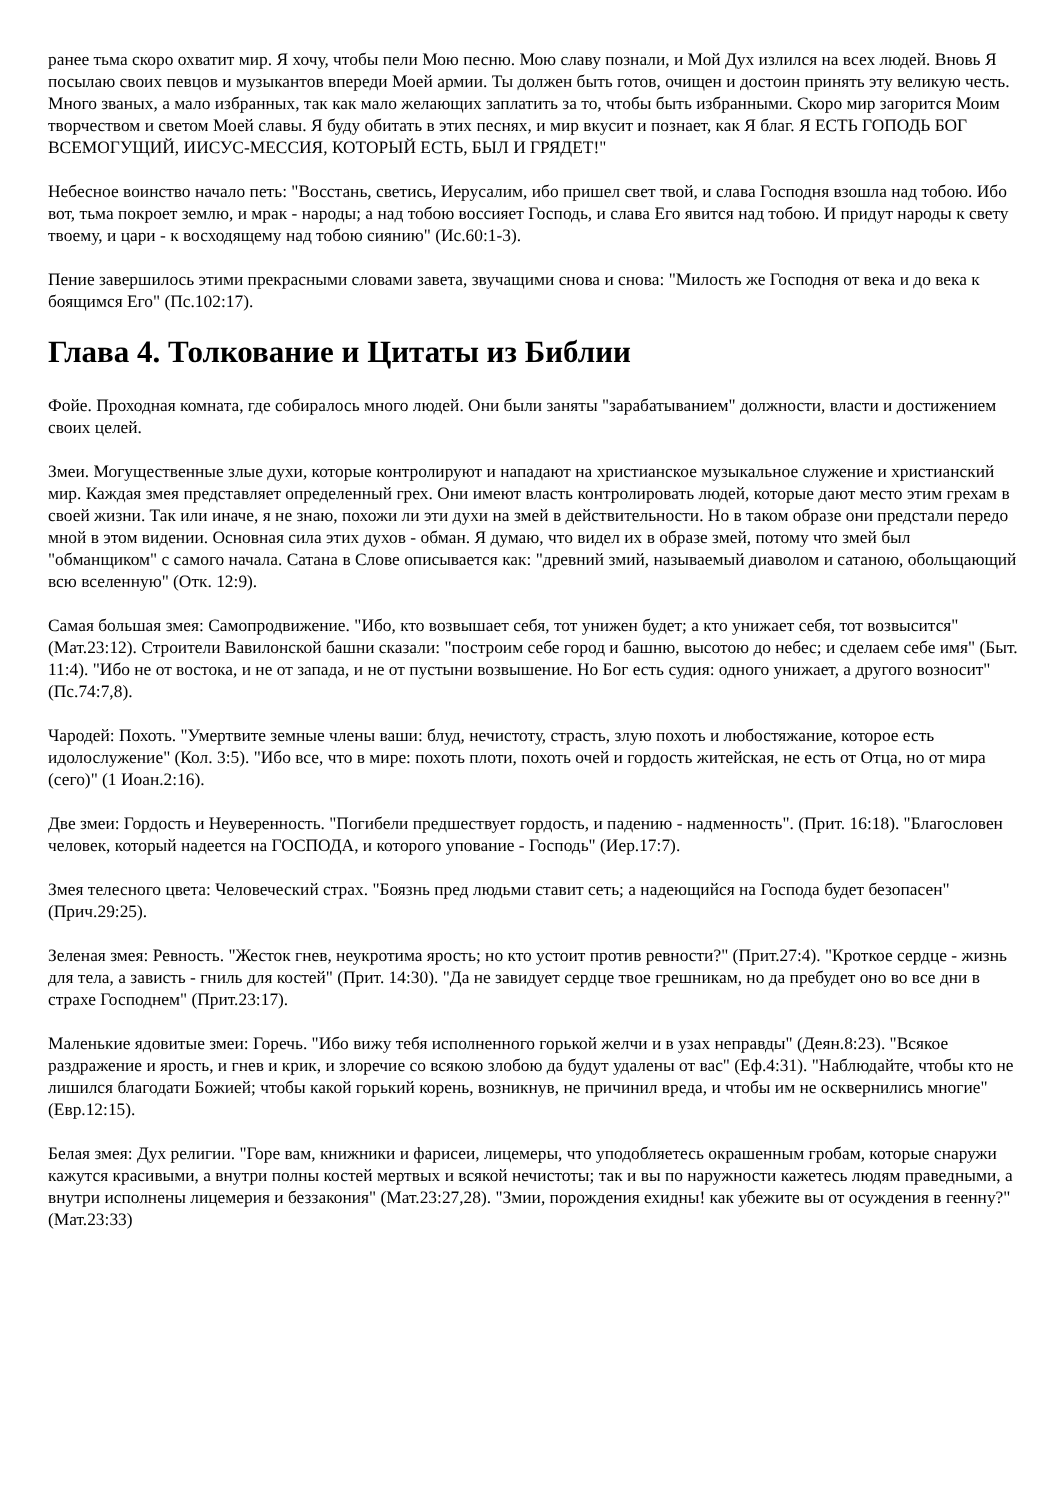ранее тьма скоро охватит мир. Я хочу, чтобы пели Мою песню. Мою славу познали, и Мой Дух излился на всех людей. Вновь Я посылаю своих певцов и музыкантов впереди Моей армии. Ты должен быть готов, очищен и достоин принять эту великую честь. Много званых, а мало избранных, так как мало желающих заплатить за то, чтобы быть избранными. Скоро мир загорится Моим творчеством и светом Моей славы. Я буду обитать в этих песнях, и мир вкусит и познает, как Я благ. Я ЕСТЬ ГОПОДЬ БОГ ВСЕМОГУЩИЙ, ИИСУС-МЕССИЯ, КОТОРЫЙ ЕСТЬ, БЫЛ И ГРЯДЕТ!"
Небесное воинство начало петь: "Восстань, светись, Иерусалим, ибо пришел свет твой, и слава Господня взошла над тобою. Ибо вот, тьма покроет землю, и мрак - народы; а над тобою воссияет Господь, и слава Его явится над тобою. И придут народы к свету твоему, и цари - к восходящему над тобою сиянию" (Ис.60:1-3).
Пение завершилось этими прекрасными словами завета, звучащими снова и снова: "Милость же Господня от века и до века к боящимся Его" (Пс.102:17).
Глава 4. Толкование и Цитаты из Библии
Фойе. Проходная комната, где собиралось много людей. Они были заняты "зарабатыванием" должности, власти и достижением своих целей.
Змеи. Могущественные злые духи, которые контролируют и нападают на христианское музыкальное служение и христианский мир. Каждая змея представляет определенный грех. Они имеют власть контролировать людей, которые дают место этим грехам в своей жизни. Так или иначе, я не знаю, похожи ли эти духи на змей в действительности. Но в таком образе они предстали передо мной в этом видении. Основная сила этих духов - обман. Я думаю, что видел их в образе змей, потому что змей был "обманщиком" с самого начала. Сатана в Слове описывается как: "древний змий, называемый диаволом и сатаною, обольщающий всю вселенную" (Отк. 12:9).
Самая большая змея: Самопродвижение. "Ибо, кто возвышает себя, тот унижен будет; а кто унижает себя, тот возвысится" (Мат.23:12). Строители Вавилонской башни сказали: "построим себе город и башню, высотою до небес; и сделаем себе имя" (Быт. 11:4). "Ибо не от востока, и не от запада, и не от пустыни возвышение. Но Бог есть судия: одного унижает, а другого возносит" (Пс.74:7,8).
Чародей: Похоть. "Умертвите земные члены ваши: блуд, нечистоту, страсть, злую похоть и любостяжание, которое есть идолослужение" (Кол. 3:5). "Ибо все, что в мире: похоть плоти, похоть очей и гордость житейская, не есть от Отца, но от мира (сего)" (1 Иоан.2:16).
Две змеи: Гордость и Неуверенность. "Погибели предшествует гордость, и падению - надменность". (Прит. 16:18). "Благословен человек, который надеется на ГОСПОДА, и которого упование - Господь" (Иер.17:7).
Змея телесного цвета: Человеческий страх. "Боязнь пред людьми ставит сеть; а надеющийся на Господа будет безопасен" (Прич.29:25).
Зеленая змея: Ревность. "Жесток гнев, неукротима ярость; но кто устоит против ревности?" (Прит.27:4). "Кроткое сердце - жизнь для тела, а зависть - гниль для костей" (Прит. 14:30). "Да не завидует сердце твое грешникам, но да пребудет оно во все дни в страхе Господнем" (Прит.23:17).
Маленькие ядовитые змеи: Горечь. "Ибо вижу тебя исполненного горькой желчи и в узах неправды" (Деян.8:23). "Всякое раздражение и ярость, и гнев и крик, и злоречие со всякою злобою да будут удалены от вас" (Еф.4:31). "Наблюдайте, чтобы кто не лишился благодати Божией; чтобы какой горький корень, возникнув, не причинил вреда, и чтобы им не осквернились многие" (Евр.12:15).
Белая змея: Дух религии. "Горе вам, книжники и фарисеи, лицемеры, что уподобляетесь окрашенным гробам, которые снаружи кажутся красивыми, а внутри полны костей мертвых и всякой нечистоты; так и вы по наружности кажетесь людям праведными, а внутри исполнены лицемерия и беззакония" (Мат.23:27,28). "Змии, порождения ехидны! как убежите вы от осуждения в геенну?" (Мат.23:33)